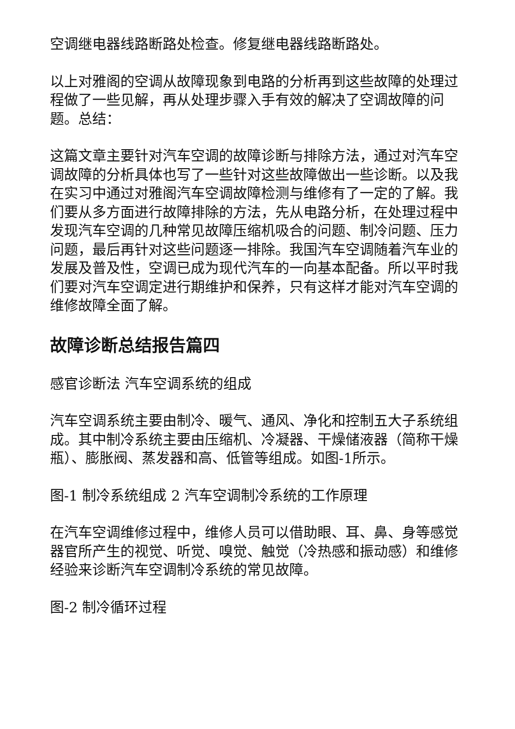空调继电器线路断路处检查。修复继电器线路断路处。
以上对雅阁的空调从故障现象到电路的分析再到这些故障的处理过程做了一些见解，再从处理步骤入手有效的解决了空调故障的问题。总结：
这篇文章主要针对汽车空调的故障诊断与排除方法，通过对汽车空调故障的分析具体也写了一些针对这些故障做出一些诊断。以及我在实习中通过对雅阁汽车空调故障检测与维修有了一定的了解。我们要从多方面进行故障排除的方法，先从电路分析，在处理过程中发现汽车空调的几种常见故障压缩机吸合的问题、制冷问题、压力问题，最后再针对这些问题逐一排除。我国汽车空调随着汽车业的发展及普及性，空调已成为现代汽车的一向基本配备。所以平时我们要对汽车空调定进行期维护和保养，只有这样才能对汽车空调的维修故障全面了解。
故障诊断总结报告篇四
感官诊断法 汽车空调系统的组成
汽车空调系统主要由制冷、暖气、通风、净化和控制五大子系统组成。其中制冷系统主要由压缩机、冷凝器、干燥储液器（简称干燥瓶）、膨胀阀、蒸发器和高、低管等组成。如图-1所示。
图-1 制冷系统组成 2 汽车空调制冷系统的工作原理
在汽车空调维修过程中，维修人员可以借助眼、耳、鼻、身等感觉器官所产生的视觉、听觉、嗅觉、触觉（冷热感和振动感）和维修经验来诊断汽车空调制冷系统的常见故障。
图-2 制冷循环过程